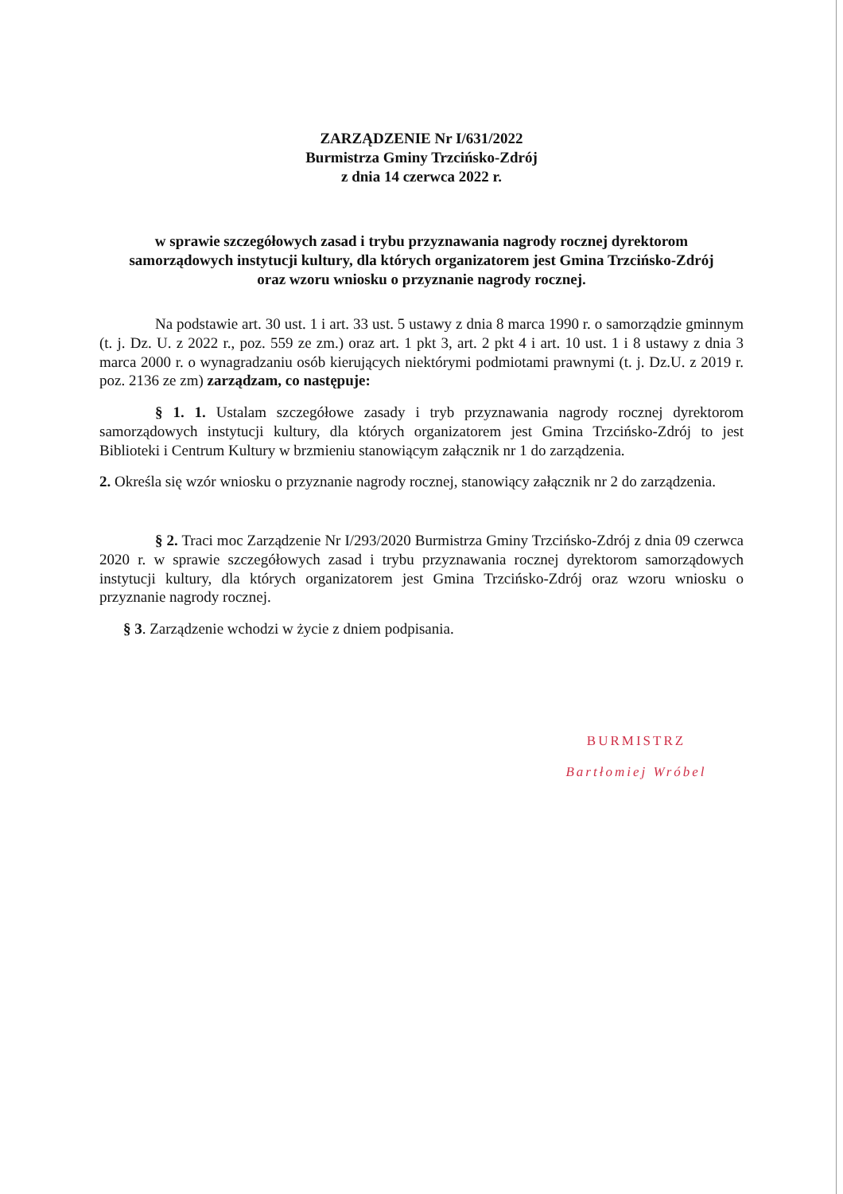ZARZĄDZENIE Nr I/631/2022
Burmistrza Gminy Trzcińsko-Zdrój
z dnia 14 czerwca 2022 r.
w sprawie szczegółowych zasad i trybu przyznawania nagrody rocznej dyrektorom samorządowych instytucji kultury, dla których organizatorem jest Gmina Trzcińsko-Zdrój oraz wzoru wniosku o przyznanie nagrody rocznej.
Na podstawie art. 30 ust. 1 i art. 33 ust. 5 ustawy z dnia 8 marca 1990 r. o samorządzie gminnym (t. j. Dz. U. z 2022 r., poz. 559 ze zm.) oraz art. 1 pkt 3, art. 2 pkt 4 i art. 10 ust. 1 i 8 ustawy z dnia 3 marca 2000 r. o wynagradzaniu osób kierujących niektórymi podmiotami prawnymi (t. j. Dz.U. z 2019 r. poz. 2136 ze zm) zarządzam, co następuje:
§ 1. 1. Ustalam szczegółowe zasady i tryb przyznawania nagrody rocznej dyrektorom samorządowych instytucji kultury, dla których organizatorem jest Gmina Trzcińsko-Zdrój to jest Biblioteki i Centrum Kultury w brzmieniu stanowiącym załącznik nr 1 do zarządzenia.
2. Określa się wzór wniosku o przyznanie nagrody rocznej, stanowiący załącznik nr 2 do zarządzenia.
§ 2. Traci moc Zarządzenie Nr I/293/2020 Burmistrza Gminy Trzcińsko-Zdrój z dnia 09 czerwca 2020 r. w sprawie szczegółowych zasad i trybu przyznawania rocznej dyrektorom samorządowych instytucji kultury, dla których organizatorem jest Gmina Trzcińsko-Zdrój oraz wzoru wniosku o przyznanie nagrody rocznej.
§ 3. Zarządzenie wchodzi w życie z dniem podpisania.
BURMISTRZ
Bartłomiej Wróbel